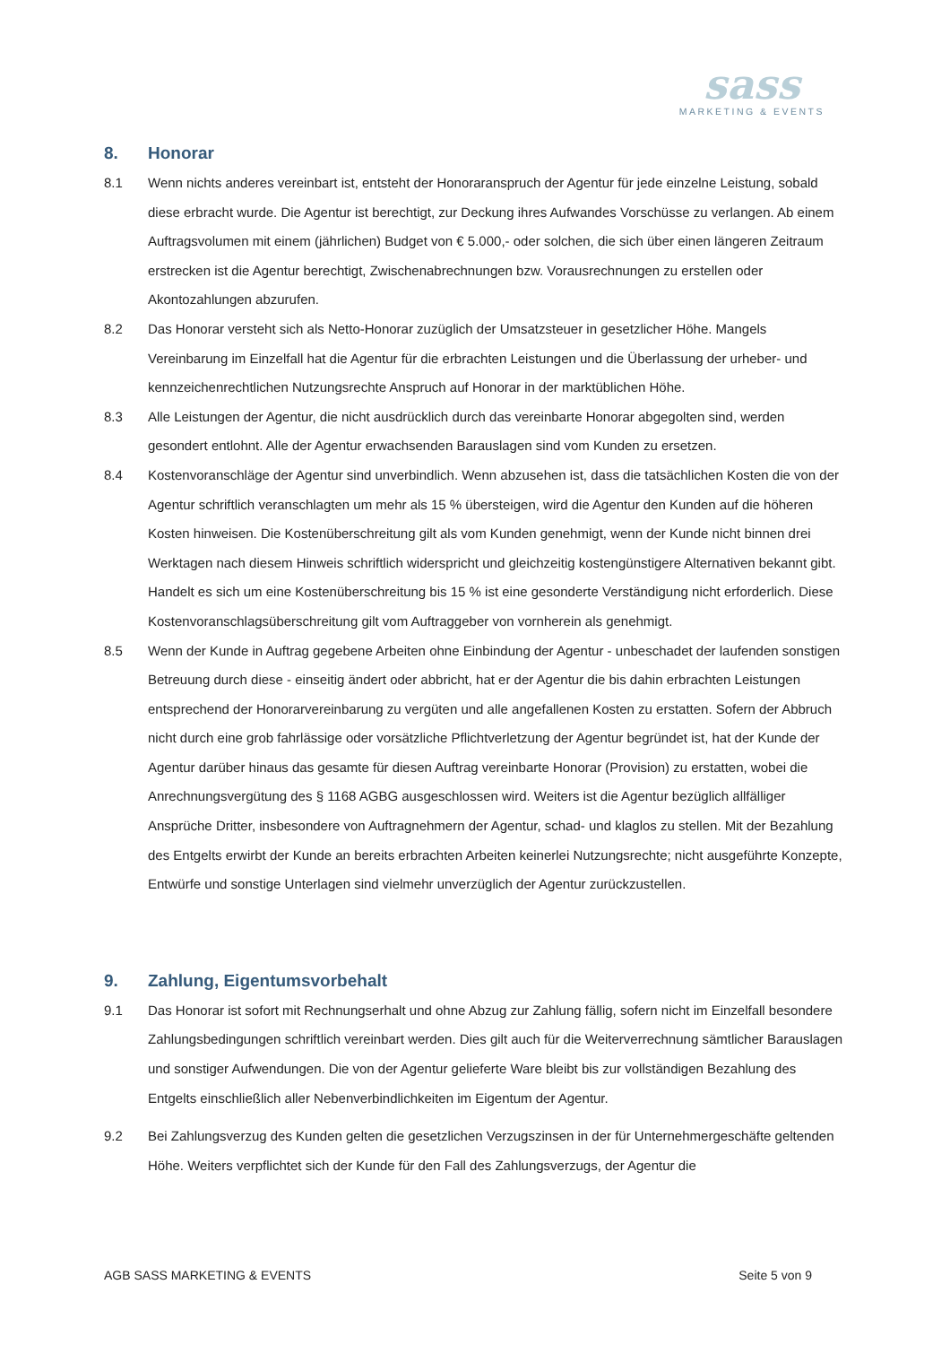sass
MARKETING & EVENTS
8. Honorar
8.1 Wenn nichts anderes vereinbart ist, entsteht der Honoraranspruch der Agentur für jede einzelne Leistung, sobald diese erbracht wurde. Die Agentur ist berechtigt, zur Deckung ihres Aufwandes Vorschüsse zu verlangen. Ab einem Auftragsvolumen mit einem (jährlichen) Budget von € 5.000,- oder solchen, die sich über einen längeren Zeitraum erstrecken ist die Agentur berechtigt, Zwischenabrechnungen bzw. Vorausrechnungen zu erstellen oder Akontozahlungen abzurufen.
8.2 Das Honorar versteht sich als Netto-Honorar zuzüglich der Umsatzsteuer in gesetzlicher Höhe. Mangels Vereinbarung im Einzelfall hat die Agentur für die erbrachten Leistungen und die Überlassung der urheber- und kennzeichenrechtlichen Nutzungsrechte Anspruch auf Honorar in der marktüblichen Höhe.
8.3 Alle Leistungen der Agentur, die nicht ausdrücklich durch das vereinbarte Honorar abgegolten sind, werden gesondert entlohnt. Alle der Agentur erwachsenden Barauslagen sind vom Kunden zu ersetzen.
8.4 Kostenvoranschläge der Agentur sind unverbindlich. Wenn abzusehen ist, dass die tatsächlichen Kosten die von der Agentur schriftlich veranschlagten um mehr als 15 % übersteigen, wird die Agentur den Kunden auf die höheren Kosten hinweisen. Die Kostenüberschreitung gilt als vom Kunden genehmigt, wenn der Kunde nicht binnen drei Werktagen nach diesem Hinweis schriftlich widerspricht und gleichzeitig kostengünstigere Alternativen bekannt gibt. Handelt es sich um eine Kostenüberschreitung bis 15 % ist eine gesonderte Verständigung nicht erforderlich. Diese Kostenvoranschlagsüberschreitung gilt vom Auftraggeber von vornherein als genehmigt.
8.5 Wenn der Kunde in Auftrag gegebene Arbeiten ohne Einbindung der Agentur - unbeschadet der laufenden sonstigen Betreuung durch diese - einseitig ändert oder abbricht, hat er der Agentur die bis dahin erbrachten Leistungen entsprechend der Honorarvereinbarung zu vergüten und alle angefallenen Kosten zu erstatten. Sofern der Abbruch nicht durch eine grob fahrlässige oder vorsätzliche Pflichtverletzung der Agentur begründet ist, hat der Kunde der Agentur darüber hinaus das gesamte für diesen Auftrag vereinbarte Honorar (Provision) zu erstatten, wobei die Anrechnungsvergütung des § 1168 AGBG ausgeschlossen wird. Weiters ist die Agentur bezüglich allfälliger Ansprüche Dritter, insbesondere von Auftragnehmern der Agentur, schad- und klaglos zu stellen. Mit der Bezahlung des Entgelts erwirbt der Kunde an bereits erbrachten Arbeiten keinerlei Nutzungsrechte; nicht ausgeführte Konzepte, Entwürfe und sonstige Unterlagen sind vielmehr unverzüglich der Agentur zurückzustellen.
9. Zahlung, Eigentumsvorbehalt
9.1 Das Honorar ist sofort mit Rechnungserhalt und ohne Abzug zur Zahlung fällig, sofern nicht im Einzelfall besondere Zahlungsbedingungen schriftlich vereinbart werden. Dies gilt auch für die Weiterverrechnung sämtlicher Barauslagen und sonstiger Aufwendungen. Die von der Agentur gelieferte Ware bleibt bis zur vollständigen Bezahlung des Entgelts einschließlich aller Nebenverbindlichkeiten im Eigentum der Agentur.
9.2 Bei Zahlungsverzug des Kunden gelten die gesetzlichen Verzugszinsen in der für Unternehmergeschäfte geltenden Höhe. Weiters verpflichtet sich der Kunde für den Fall des Zahlungsverzugs, der Agentur die
AGB SASS MARKETING & EVENTS Seite 5 von 9